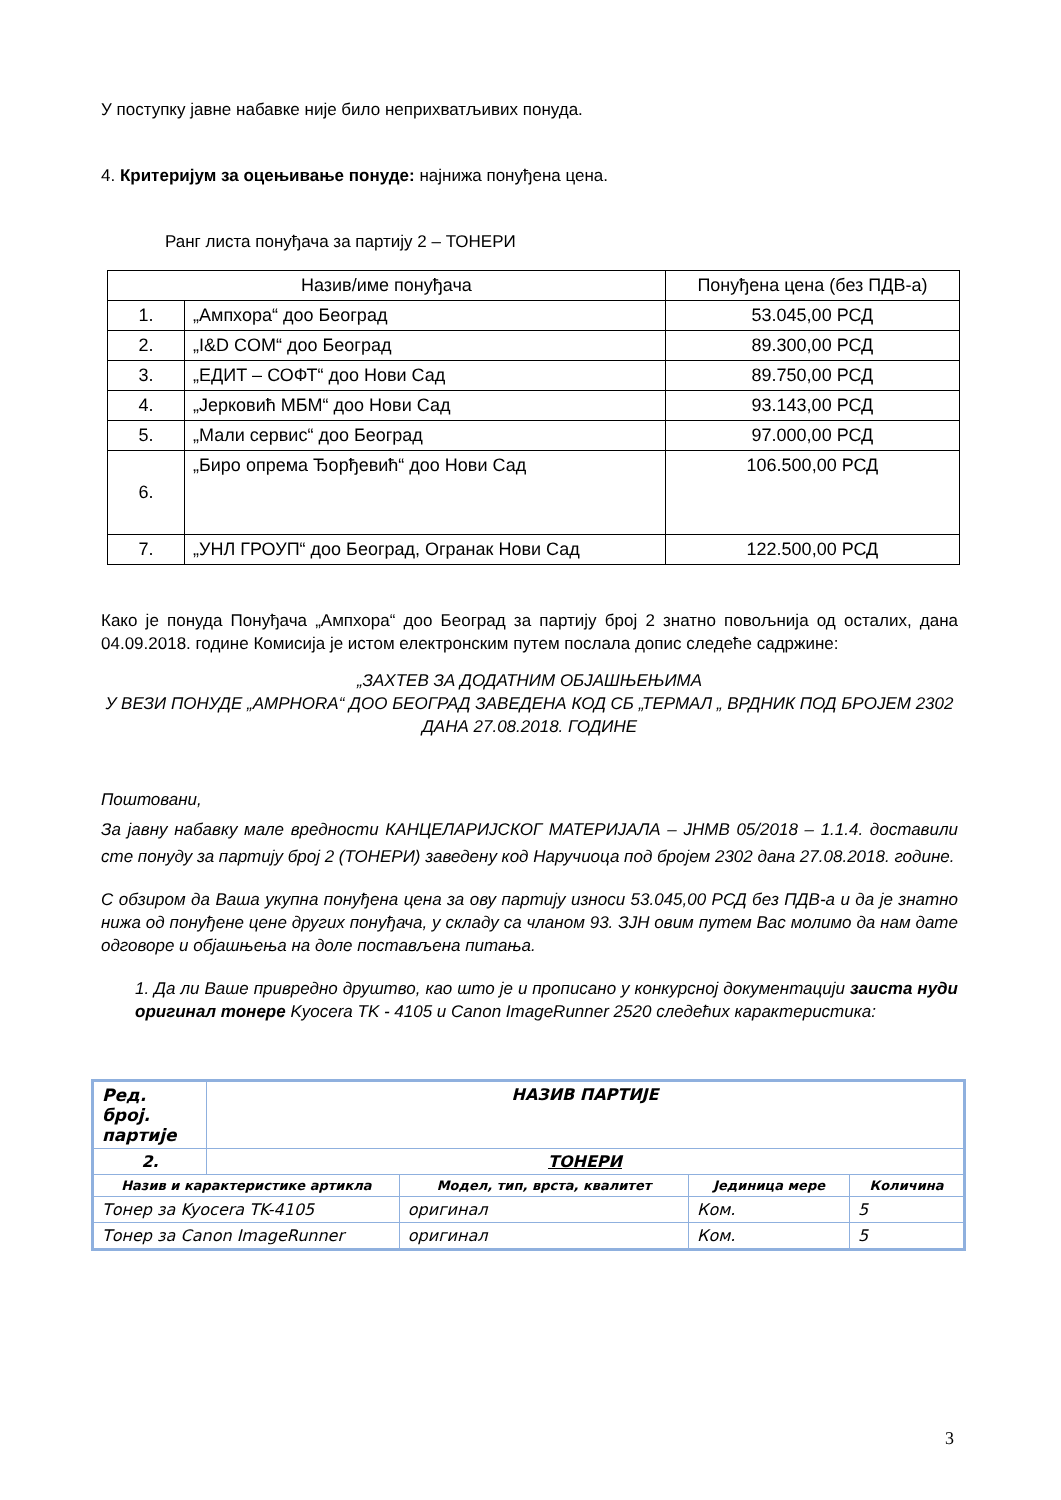У поступку јавне набавке није било неприхватљивих понуда.
4. Критеријум за оцењивање понуде: најнижа понуђена цена.
Ранг листа понуђача за партију 2 – ТОНЕРИ
| Назив/име понуђача | | Понуђена цена (без ПДВ-а) |
| 1. | „Ампхора“ доо Београд | 53.045,00 РСД |
| 2. | „I&D COM“ доо Београд | 89.300,00 РСД |
| 3. | „ЕДИТ – СОФТ“ доо Нови Сад | 89.750,00 РСД |
| 4. | „Јерковић МБМ“ доо Нови Сад | 93.143,00 РСД |
| 5. | „Мали сервис“ доо Београд | 97.000,00 РСД |
| 6. | „Биро опрема Ђорђевић“ доо Нови Сад | 106.500,00 РСД |
| 7. | „УНЛ ГРОУП“ доо Београд, Огранак Нови Сад | 122.500,00 РСД |
Како је понуда Понуђача „Ампхора“ доо Београд за партију број 2 знатно повољнија од осталих, дана 04.09.2018. године Комисија је истом електронским путем послала допис следеће садржине:
„ЗАХТЕВ ЗА ДОДАТНИМ ОБЈАШЊЕЊИМА
У ВЕЗИ ПОНУДЕ „AMPHORA“ ДОО БЕОГРАД ЗАВЕДЕНА КОД СБ „ТЕРМАЛ „ ВРДНИК ПОД БРОЈЕМ 2302 ДАНА 27.08.2018. ГОДИНЕ
Поштовани,
За јавну набавку мале вредности КАНЦЕЛАРИЈСКОГ МАТЕРИЈАЛА – ЈНМВ 05/2018 – 1.1.4. доставили сте понуду за партију број 2 (ТОНЕРИ) заведену код Наручиоца под бројем 2302 дана 27.08.2018. године.
С обзиром да Ваша укупна понуђена цена за ову партију износи 53.045,00 РСД без ПДВ-а и да је знатно нижа од понуђене цене других понуђача, у складу са чланом 93. ЗЈН овим путем Вас молимо да нам дате одговоре и објашњења на доле постављена питања.
1. Да ли Ваше привредно друштво, као што је и прописано у конкурсној документацији заиста нуди оригинал тонере Kyocera TK - 4105 и Canon ImageRunner 2520 следећих карактеристика:
| Ред. број. партије | НАЗИВ ПАРТИЈЕ | | | |
| 2. | ТОНЕРИ | | | |
| Назив и карактеристике артикла | | Модел, тип, врста, квалитет | Јединица мере | Количина |
| Тонер за Kyocera TK-4105 | | оригинал | Ком. | 5 |
| Тонер за Canon ImageRunner | | оригинал | Ком. | 5 |
3